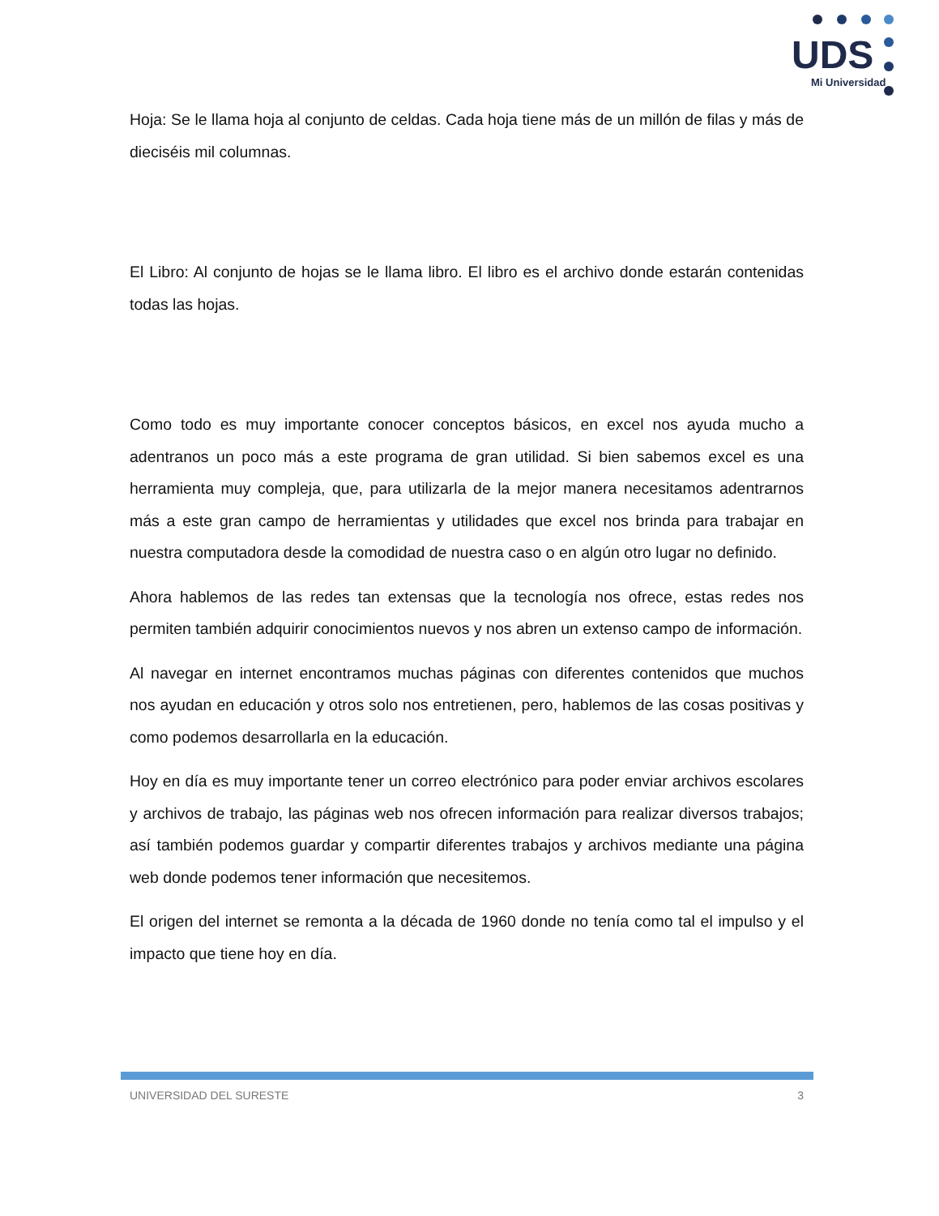UDS
Mi Universidad
Hoja: Se le llama hoja al conjunto de celdas. Cada hoja tiene más de un millón de filas y más de dieciséis mil columnas.
El Libro: Al conjunto de hojas se le llama libro. El libro es el archivo donde estarán contenidas todas las hojas.
Como todo es muy importante conocer conceptos básicos, en excel nos ayuda mucho a adentranos un poco más a este programa de gran utilidad. Si bien sabemos excel es una herramienta muy compleja, que, para utilizarla de la mejor manera necesitamos adentrarnos más a este gran campo de herramientas y utilidades que excel nos brinda para trabajar en nuestra computadora desde la comodidad de nuestra caso o en algún otro lugar no definido.
Ahora hablemos de las redes tan extensas que la tecnología nos ofrece, estas redes nos permiten también adquirir conocimientos nuevos y nos abren un extenso campo de información.
Al navegar en internet encontramos muchas páginas con diferentes contenidos que muchos nos ayudan en educación y otros solo nos entretienen, pero, hablemos de las cosas positivas y como podemos desarrollarla en la educación.
Hoy en día es muy importante tener un correo electrónico para poder enviar archivos escolares y archivos de trabajo, las páginas web nos ofrecen información para realizar diversos trabajos; así también podemos guardar y compartir diferentes trabajos y archivos mediante una página web donde podemos tener información que necesitemos.
El origen del internet se remonta a la década de 1960 donde no tenía como tal el impulso y el impacto que tiene hoy en día.
UNIVERSIDAD DEL SURESTE 3